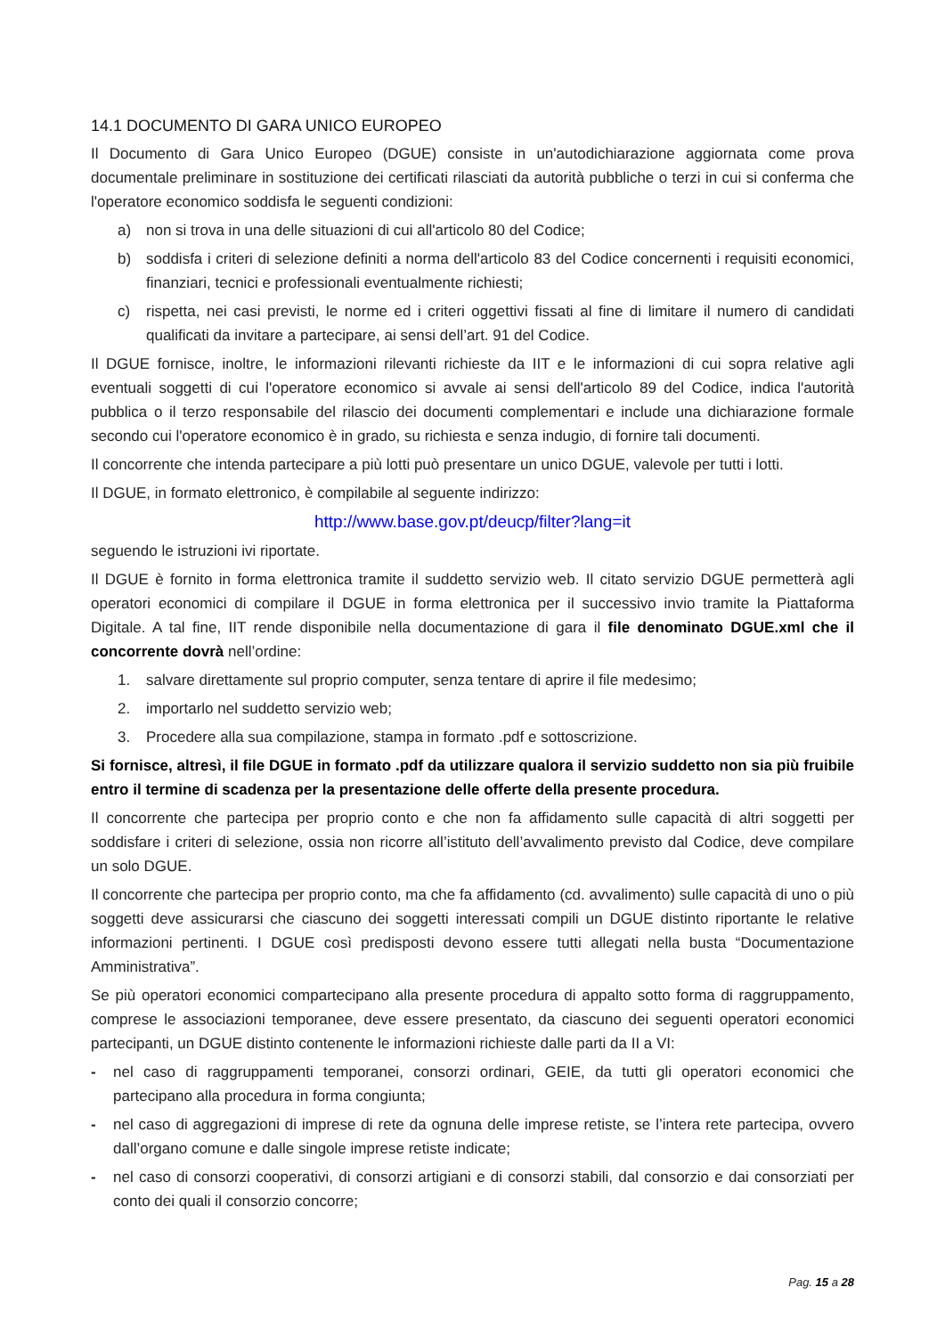14.1 DOCUMENTO DI GARA UNICO EUROPEO
Il Documento di Gara Unico Europeo (DGUE) consiste in un'autodichiarazione aggiornata come prova documentale preliminare in sostituzione dei certificati rilasciati da autorità pubbliche o terzi in cui si conferma che l'operatore economico soddisfa le seguenti condizioni:
a) non si trova in una delle situazioni di cui all'articolo 80 del Codice;
b) soddisfa i criteri di selezione definiti a norma dell'articolo 83 del Codice concernenti i requisiti economici, finanziari, tecnici e professionali eventualmente richiesti;
c) rispetta, nei casi previsti, le norme ed i criteri oggettivi fissati al fine di limitare il numero di candidati qualificati da invitare a partecipare, ai sensi dell’art. 91 del Codice.
Il DGUE fornisce, inoltre, le informazioni rilevanti richieste da IIT e le informazioni di cui sopra relative agli eventuali soggetti di cui l'operatore economico si avvale ai sensi dell'articolo 89 del Codice, indica l'autorità pubblica o il terzo responsabile del rilascio dei documenti complementari e include una dichiarazione formale secondo cui l'operatore economico è in grado, su richiesta e senza indugio, di fornire tali documenti.
Il concorrente che intenda partecipare a più lotti può presentare un unico DGUE, valevole per tutti i lotti.
Il DGUE, in formato elettronico, è compilabile al seguente indirizzo:
http://www.base.gov.pt/deucp/filter?lang=it
seguendo le istruzioni ivi riportate.
Il DGUE è fornito in forma elettronica tramite il suddetto servizio web. Il citato servizio DGUE permetterà agli operatori economici di compilare il DGUE in forma elettronica per il successivo invio tramite la Piattaforma Digitale. A tal fine, IIT rende disponibile nella documentazione di gara il file denominato DGUE.xml che il concorrente dovrà nell’ordine:
1. salvare direttamente sul proprio computer, senza tentare di aprire il file medesimo;
2. importarlo nel suddetto servizio web;
3. Procedere alla sua compilazione, stampa in formato .pdf e sottoscrizione.
Si fornisce, altresì, il file DGUE in formato .pdf da utilizzare qualora il servizio suddetto non sia più fruibile entro il termine di scadenza per la presentazione delle offerte della presente procedura.
Il concorrente che partecipa per proprio conto e che non fa affidamento sulle capacità di altri soggetti per soddisfare i criteri di selezione, ossia non ricorre all’istituto dell’avvalimento previsto dal Codice, deve compilare un solo DGUE.
Il concorrente che partecipa per proprio conto, ma che fa affidamento (cd. avvalimento) sulle capacità di uno o più soggetti deve assicurarsi che ciascuno dei soggetti interessati compili un DGUE distinto riportante le relative informazioni pertinenti. I DGUE così predisposti devono essere tutti allegati nella busta “Documentazione Amministrativa”.
Se più operatori economici compartecipano alla presente procedura di appalto sotto forma di raggruppamento, comprese le associazioni temporanee, deve essere presentato, da ciascuno dei seguenti operatori economici partecipanti, un DGUE distinto contenente le informazioni richieste dalle parti da II a VI:
- nel caso di raggruppamenti temporanei, consorzi ordinari, GEIE, da tutti gli operatori economici che partecipano alla procedura in forma congiunta;
- nel caso di aggregazioni di imprese di rete da ognuna delle imprese retiste, se l’intera rete partecipa, ovvero dall’organo comune e dalle singole imprese retiste indicate;
- nel caso di consorzi cooperativi, di consorzi artigiani e di consorzi stabili, dal consorzio e dai consorziati per conto dei quali il consorzio concorre;
Pag. 15 a 28